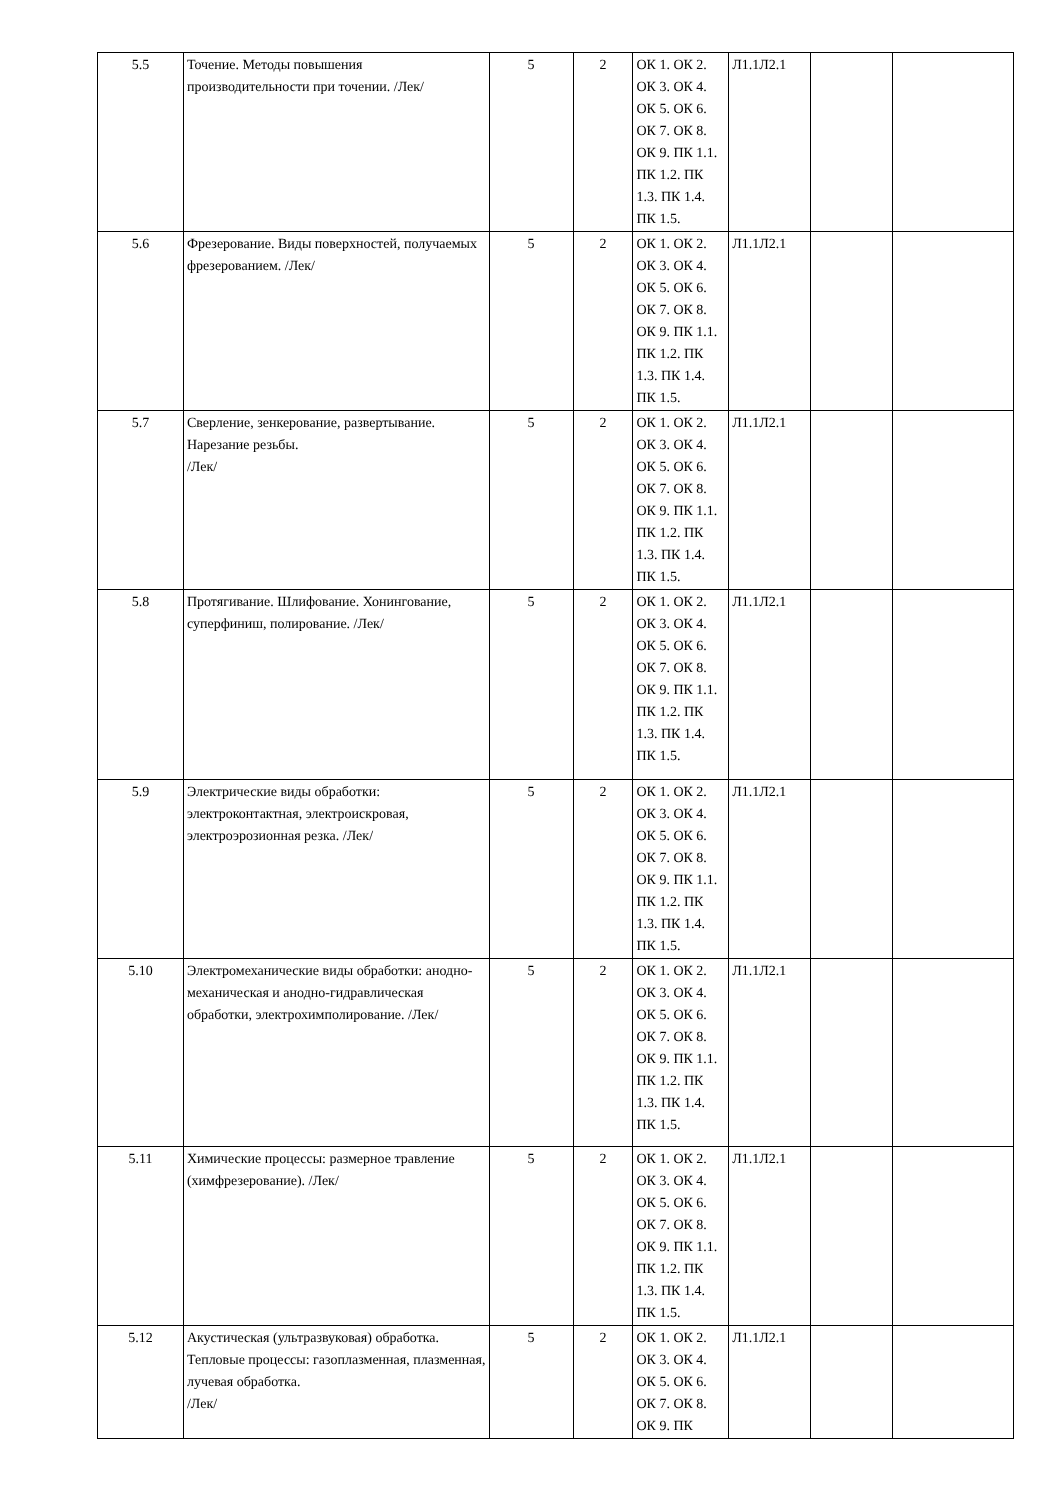| 5.5 | Точение. Методы повышения производительности при точении. /Лек/ | 5 | 2 | ОК 1. ОК 2. ОК 3. ОК 4. ОК 5. ОК 6. ОК 7. ОК 8. ОК 9. ПК 1.1. ПК 1.2. ПК 1.3. ПК 1.4. ПК 1.5. | Л1.1Л2.1 | | |
| 5.6 | Фрезерование. Виды поверхностей, получаемых фрезерованием. /Лек/ | 5 | 2 | ОК 1. ОК 2. ОК 3. ОК 4. ОК 5. ОК 6. ОК 7. ОК 8. ОК 9. ПК 1.1. ПК 1.2. ПК 1.3. ПК 1.4. ПК 1.5. | Л1.1Л2.1 | | |
| 5.7 | Сверление, зенкерование, развертывание. Нарезание резьбы. /Лек/ | 5 | 2 | ОК 1. ОК 2. ОК 3. ОК 4. ОК 5. ОК 6. ОК 7. ОК 8. ОК 9. ПК 1.1. ПК 1.2. ПК 1.3. ПК 1.4. ПК 1.5. | Л1.1Л2.1 | | |
| 5.8 | Протягивание. Шлифование. Хонингование, суперфиниш, полирование. /Лек/ | 5 | 2 | ОК 1. ОК 2. ОК 3. ОК 4. ОК 5. ОК 6. ОК 7. ОК 8. ОК 9. ПК 1.1. ПК 1.2. ПК 1.3. ПК 1.4. ПК 1.5. | Л1.1Л2.1 | | |
| 5.9 | Электрические виды обработки: электроконтактная, электроискровая, электроэрозионная резка. /Лек/ | 5 | 2 | ОК 1. ОК 2. ОК 3. ОК 4. ОК 5. ОК 6. ОК 7. ОК 8. ОК 9. ПК 1.1. ПК 1.2. ПК 1.3. ПК 1.4. ПК 1.5. | Л1.1Л2.1 | | |
| 5.10 | Электромеханические виды обработки: анодно-механическая и анодно-гидравлическая обработки, электрохимполирование. /Лек/ | 5 | 2 | ОК 1. ОК 2. ОК 3. ОК 4. ОК 5. ОК 6. ОК 7. ОК 8. ОК 9. ПК 1.1. ПК 1.2. ПК 1.3. ПК 1.4. ПК 1.5. | Л1.1Л2.1 | | |
| 5.11 | Химические процессы: размерное травление (химфрезерование). /Лек/ | 5 | 2 | ОК 1. ОК 2. ОК 3. ОК 4. ОК 5. ОК 6. ОК 7. ОК 8. ОК 9. ПК 1.1. ПК 1.2. ПК 1.3. ПК 1.4. ПК 1.5. | Л1.1Л2.1 | | |
| 5.12 | Акустическая (ультразвуковая) обработка. Тепловые процессы: газоплазменная, плазменная, лучевая обработка. /Лек/ | 5 | 2 | ОК 1. ОК 2. ОК 3. ОК 4. ОК 5. ОК 6. ОК 7. ОК 8. ОК 9. ПК | Л1.1Л2.1 | | |